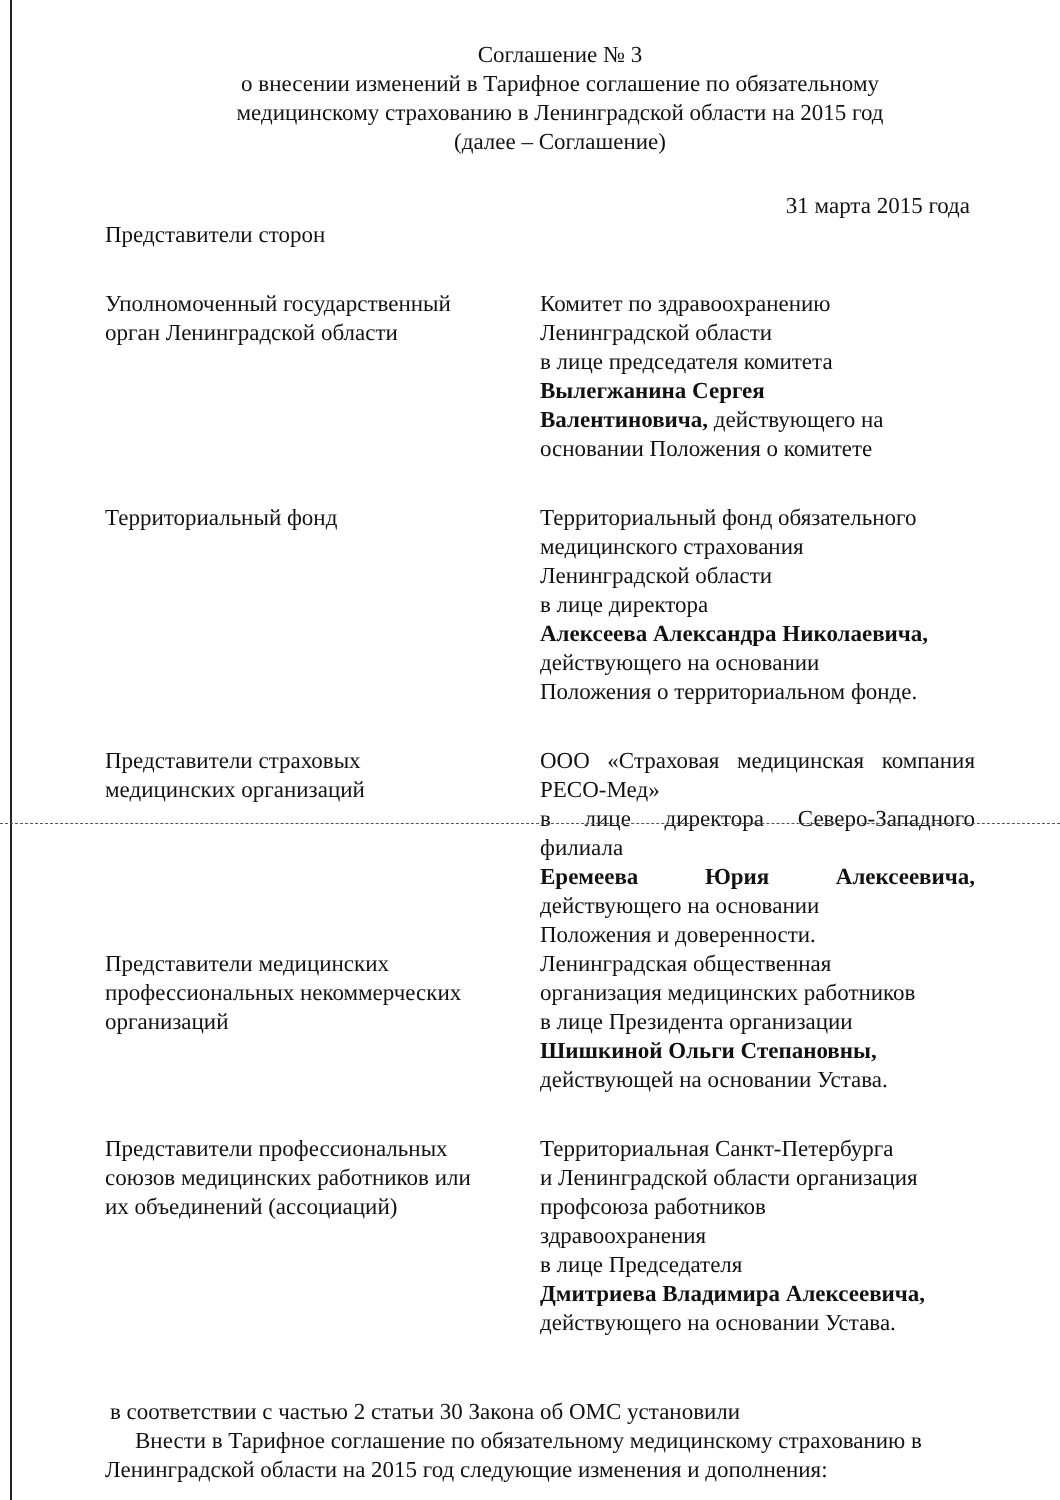Соглашение № 3
о внесении изменений в Тарифное соглашение по обязательному
медицинскому страхованию в Ленинградской области на 2015 год
(далее – Соглашение)
31 марта 2015 года
Представители сторон
Уполномоченный государственный
орган Ленинградской области
Комитет по здравоохранению
Ленинградской области
в лице председателя комитета
Вылегжанина Сергея
Валентиновича, действующего на
основании Положения о комитете
Территориальный фонд Территориальный фонд обязательного
медицинского страхования
Ленинградской области
в лице директора
Алексеева Александра Николаевича,
действующего на основании
Положения о территориальном фонде.
Представители страховых
медицинских организаций
ООО «Страховая медицинская компания РЕСО-Мед»
в лице директора Северо-Западного филиала
Еремеева Юрия Алексеевича, действующего на основании
Положения и доверенности.
Представители медицинских
профессиональных некоммерческих
организаций
Ленинградская общественная
организация медицинских работников
в лице Президента организации
Шишкиной Ольги Степановны,
действующей на основании Устава.
Представители профессиональных
союзов медицинских работников или
их объединений (ассоциаций)
Территориальная Санкт-Петербурга
и Ленинградской области организация
профсоюза работников
здравоохранения
в лице Председателя
Дмитриева Владимира Алексеевича,
действующего на основании Устава.
в соответствии с частью 2 статьи 30 Закона об ОМС установили
Внести в Тарифное соглашение по обязательному медицинскому страхованию в Ленинградской области на 2015 год следующие изменения и дополнения: